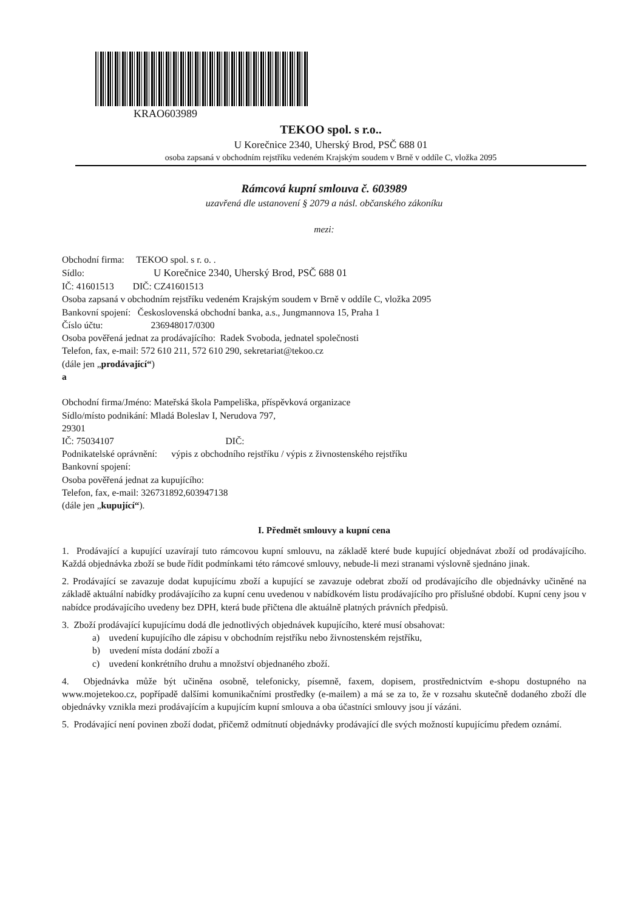KRAO603989
TEKOO spol. s r.o..
U Korečnice 2340, Uherský Brod, PSČ 688 01
osoba zapsaná v obchodním rejstříku vedeném Krajským soudem v Brně v oddíle C, vložka 2095
Rámcová kupní smlouva č. 603989
uzavřená dle ustanovení § 2079 a násl. občanského zákoníku
mezi:
Obchodní firma: TEKOO spol. s r. o. .
Sídlo: U Korečnice 2340, Uherský Brod, PSČ 688 01
IČ: 41601513 DIČ: CZ41601513
Osoba zapsaná v obchodním rejstříku vedeném Krajským soudem v Brně v oddíle C, vložka 2095
Bankovní spojení: Československá obchodní banka, a.s., Jungmannova 15, Praha 1
Číslo účtu: 236948017/0300
Osoba pověřená jednat za prodávajícího: Radek Svoboda, jednatel společnosti
Telefon, fax, e-mail: 572 610 211, 572 610 290, sekretariat@tekoo.cz
(dále jen „prodávající“)
a
Obchodní firma/Jméno: Mateřská škola Pampeliška, příspěvková organizace
Sídlo/místo podnikání: Mladá Boleslav I, Nerudova 797,
29301
IČ: 75034107 DIČ:
Podnikatelské oprávnění: výpis z obchodního rejstříku / výpis z živnostenského rejstříku
Bankovní spojení:
Osoba pověřená jednat za kupujícího:
Telefon, fax, e-mail: 326731892,603947138
(dále jen „kupující“).
I. Předmět smlouvy a kupní cena
1. Prodávající a kupující uzavírají tuto rámcovou kupní smlouvu, na základě které bude kupující objednávat zboží od prodávajícího. Každá objednávka zboží se bude řídit podmínkami této rámcové smlouvy, nebude-li mezi stranami výslovně sjednáno jinak.
2. Prodávající se zavazuje dodat kupujícímu zboží a kupující se zavazuje odebrat zboží od prodávajícího dle objednávky učiněné na základě aktuální nabídky prodávajícího za kupní cenu uvedenou v nabídkovém listu prodávajícího pro příslušné období. Kupní ceny jsou v nabídce prodávajícího uvedeny bez DPH, která bude přičtena dle aktuálně platných právních předpisů.
3. Zboží prodávající kupujícímu dodá dle jednotlivých objednávek kupujícího, které musí obsahovat:
a) uvedení kupujícího dle zápisu v obchodním rejstříku nebo živnostenském rejstříku,
b) uvedení místa dodání zboží a
c) uvedení konkrétního druhu a množství objednaného zboží.
4. Objednávka může být učiněna osobně, telefonicky, písemně, faxem, dopisem, prostřednictvím e-shopu dostupného na www.mojetekoo.cz, popřípadě dalšími komunikačními prostředky (e-mailem) a má se za to, že v rozsahu skutečně dodaného zboží dle objednávky vznikla mezi prodávajícím a kupujícím kupní smlouva a oba účastníci smlouvy jsou jí vázáni.
5. Prodávající není povinen zboží dodat, přičemž odmítnutí objednávky prodávající dle svých možností kupujícímu předem oznámí.